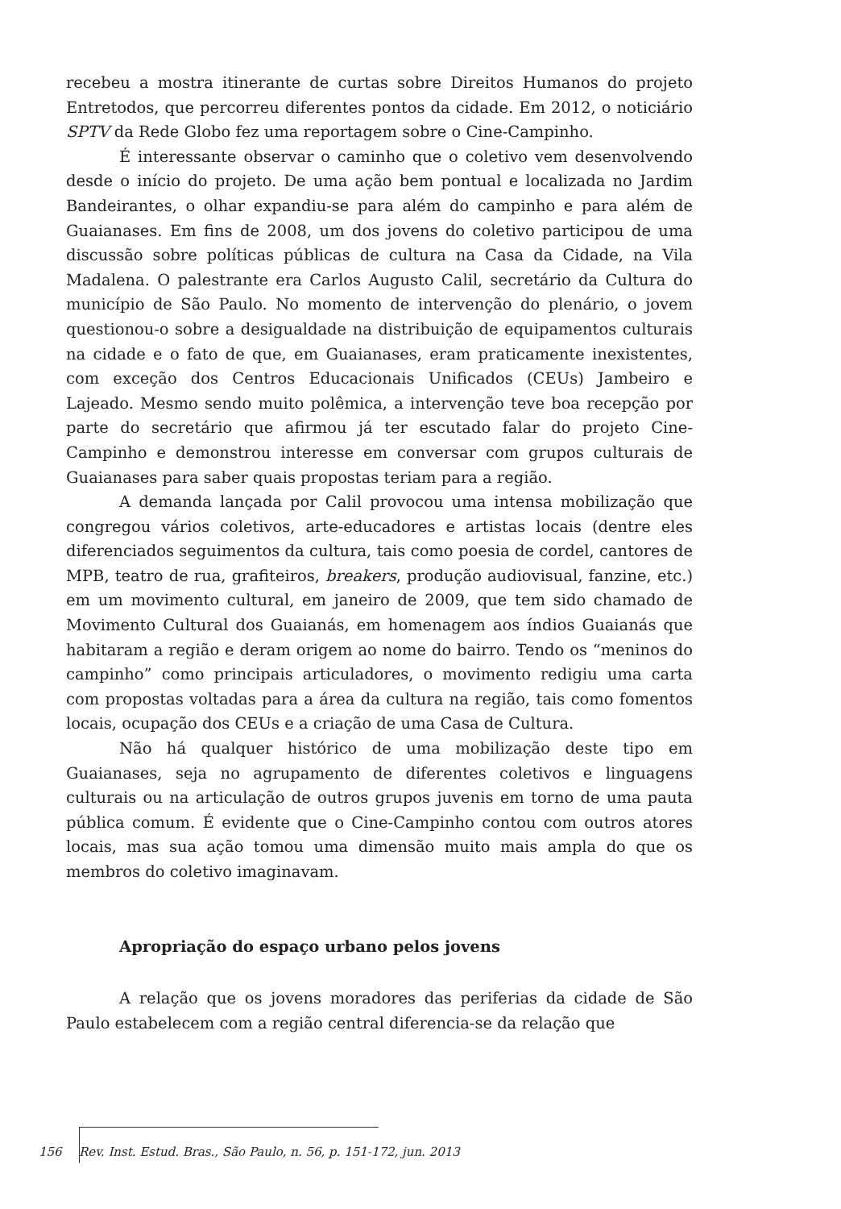recebeu a mostra itinerante de curtas sobre Direitos Humanos do projeto Entretodos, que percorreu diferentes pontos da cidade. Em 2012, o noticiário SPTV da Rede Globo fez uma reportagem sobre o Cine-Campinho.
É interessante observar o caminho que o coletivo vem desenvolvendo desde o início do projeto. De uma ação bem pontual e localizada no Jardim Bandeirantes, o olhar expandiu-se para além do campinho e para além de Guaianases. Em fins de 2008, um dos jovens do coletivo participou de uma discussão sobre políticas públicas de cultura na Casa da Cidade, na Vila Madalena. O palestrante era Carlos Augusto Calil, secretário da Cultura do município de São Paulo. No momento de intervenção do plenário, o jovem questionou-o sobre a desigualdade na distribuição de equipamentos culturais na cidade e o fato de que, em Guaianases, eram praticamente inexistentes, com exceção dos Centros Educacionais Unificados (CEUs) Jambeiro e Lajeado. Mesmo sendo muito polêmica, a intervenção teve boa recepção por parte do secretário que afirmou já ter escutado falar do projeto Cine-Campinho e demonstrou interesse em conversar com grupos culturais de Guaianases para saber quais propostas teriam para a região.
A demanda lançada por Calil provocou uma intensa mobilização que congregou vários coletivos, arte-educadores e artistas locais (dentre eles diferenciados seguimentos da cultura, tais como poesia de cordel, cantores de MPB, teatro de rua, grafiteiros, breakers, produção audiovisual, fanzine, etc.) em um movimento cultural, em janeiro de 2009, que tem sido chamado de Movimento Cultural dos Guaianás, em homenagem aos índios Guaianás que habitaram a região e deram origem ao nome do bairro. Tendo os “meninos do campinho” como principais articuladores, o movimento redigiu uma carta com propostas voltadas para a área da cultura na região, tais como fomentos locais, ocupação dos CEUs e a criação de uma Casa de Cultura.
Não há qualquer histórico de uma mobilização deste tipo em Guaianases, seja no agrupamento de diferentes coletivos e linguagens culturais ou na articulação de outros grupos juvenis em torno de uma pauta pública comum. É evidente que o Cine-Campinho contou com outros atores locais, mas sua ação tomou uma dimensão muito mais ampla do que os membros do coletivo imaginavam.
Apropriação do espaço urbano pelos jovens
A relação que os jovens moradores das periferias da cidade de São Paulo estabelecem com a região central diferencia-se da relação que
156 Rev. Inst. Estud. Bras., São Paulo, n. 56, p. 151-172, jun. 2013